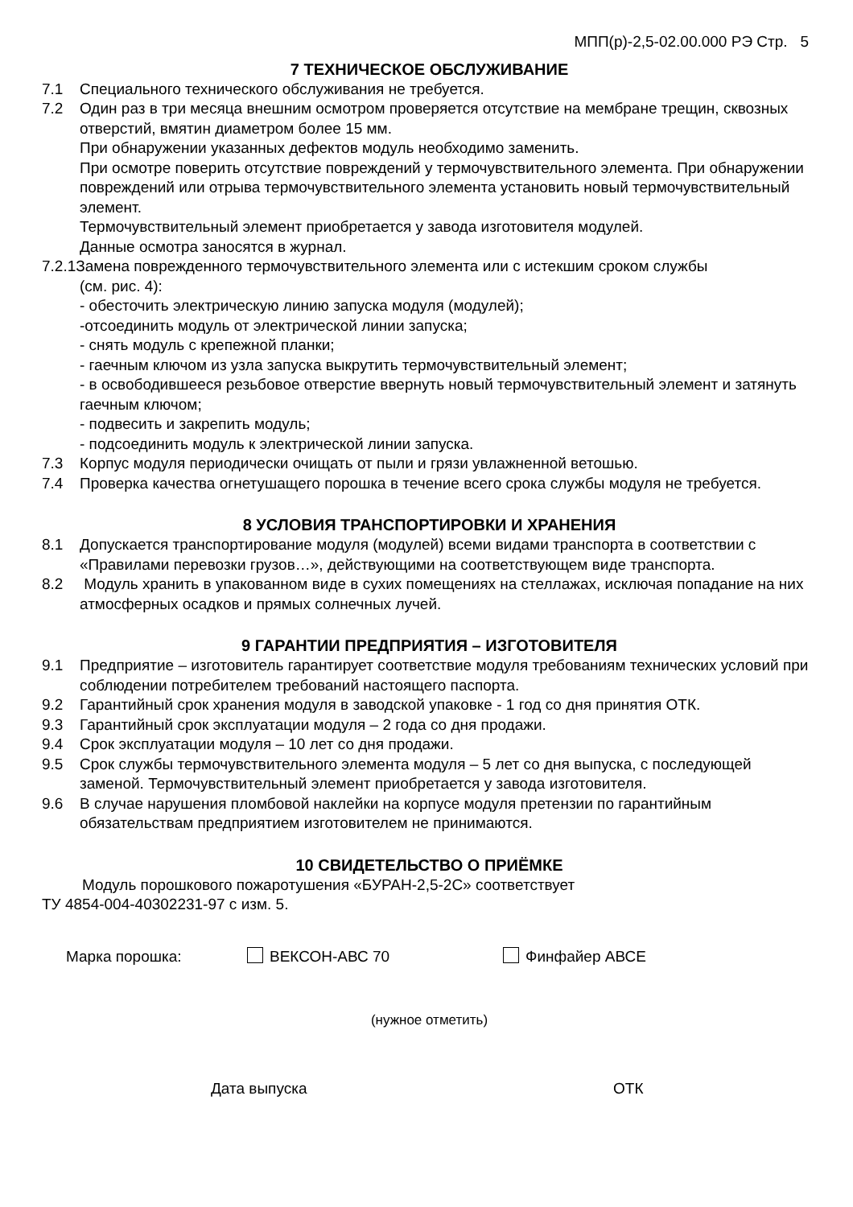МПП(р)-2,5-02.00.000 РЭ Стр. 5
7 ТЕХНИЧЕСКОЕ ОБСЛУЖИВАНИЕ
7.1 Специального технического обслуживания не требуется.
7.2 Один раз в три месяца внешним осмотром проверяется отсутствие на мембране трещин, сквозных отверстий, вмятин диаметром более 15 мм.
При обнаружении указанных дефектов модуль необходимо заменить.
При осмотре поверить отсутствие повреждений у термочувствительного элемента. При обнаружении повреждений или отрыва термочувствительного элемента установить новый термочувствительный элемент.
Термочувствительный элемент приобретается у завода изготовителя модулей.
Данные осмотра заносятся в журнал.
7.2.1Замена поврежденного термочувствительного элемента или с истекшим сроком службы
(см. рис. 4):
- обесточить электрическую линию запуска модуля (модулей);
-отсоединить модуль от электрической линии запуска;
- снять модуль с крепежной планки;
- гаечным ключом из узла запуска выкрутить термочувствительный элемент;
- в освободившееся резьбовое отверстие ввернуть новый термочувствительный элемент и затянуть гаечным ключом;
- подвесить и закрепить модуль;
- подсоединить модуль к электрической линии запуска.
7.3 Корпус модуля периодически очищать от пыли и грязи увлажненной ветошью.
7.4 Проверка качества огнетушащего порошка в течение всего срока службы модуля не требуется.
8 УСЛОВИЯ ТРАНСПОРТИРОВКИ И ХРАНЕНИЯ
8.1 Допускается транспортирование модуля (модулей) всеми видами транспорта в соответствии с «Правилами перевозки грузов…», действующими на соответствующем виде транспорта.
8.2 Модуль хранить в упакованном виде в сухих помещениях на стеллажах, исключая попадание на них атмосферных осадков и прямых солнечных лучей.
9 ГАРАНТИИ ПРЕДПРИЯТИЯ – ИЗГОТОВИТЕЛЯ
9.1 Предприятие – изготовитель гарантирует соответствие модуля требованиям технических условий при соблюдении потребителем требований настоящего паспорта.
9.2 Гарантийный срок хранения модуля в заводской упаковке - 1 год со дня принятия ОТК.
9.3 Гарантийный срок эксплуатации модуля – 2 года со дня продажи.
9.4 Срок эксплуатации модуля – 10 лет со дня продажи.
9.5 Срок службы термочувствительного элемента модуля – 5 лет со дня выпуска, с последующей заменой. Термочувствительный элемент приобретается у завода изготовителя.
9.6 В случае нарушения пломбовой наклейки на корпусе модуля претензии по гарантийным обязательствам предприятием изготовителем не принимаются.
10 СВИДЕТЕЛЬСТВО О ПРИЁМКЕ
Модуль порошкового пожаротушения «БУРАН-2,5-2С» соответствует
ТУ 4854-004-40302231-97 с изм. 5.
Марка порошка: ВЕКСОН-АВС 70 Финфайер АВСЕ
(нужное отметить)
Дата выпуска ОТК